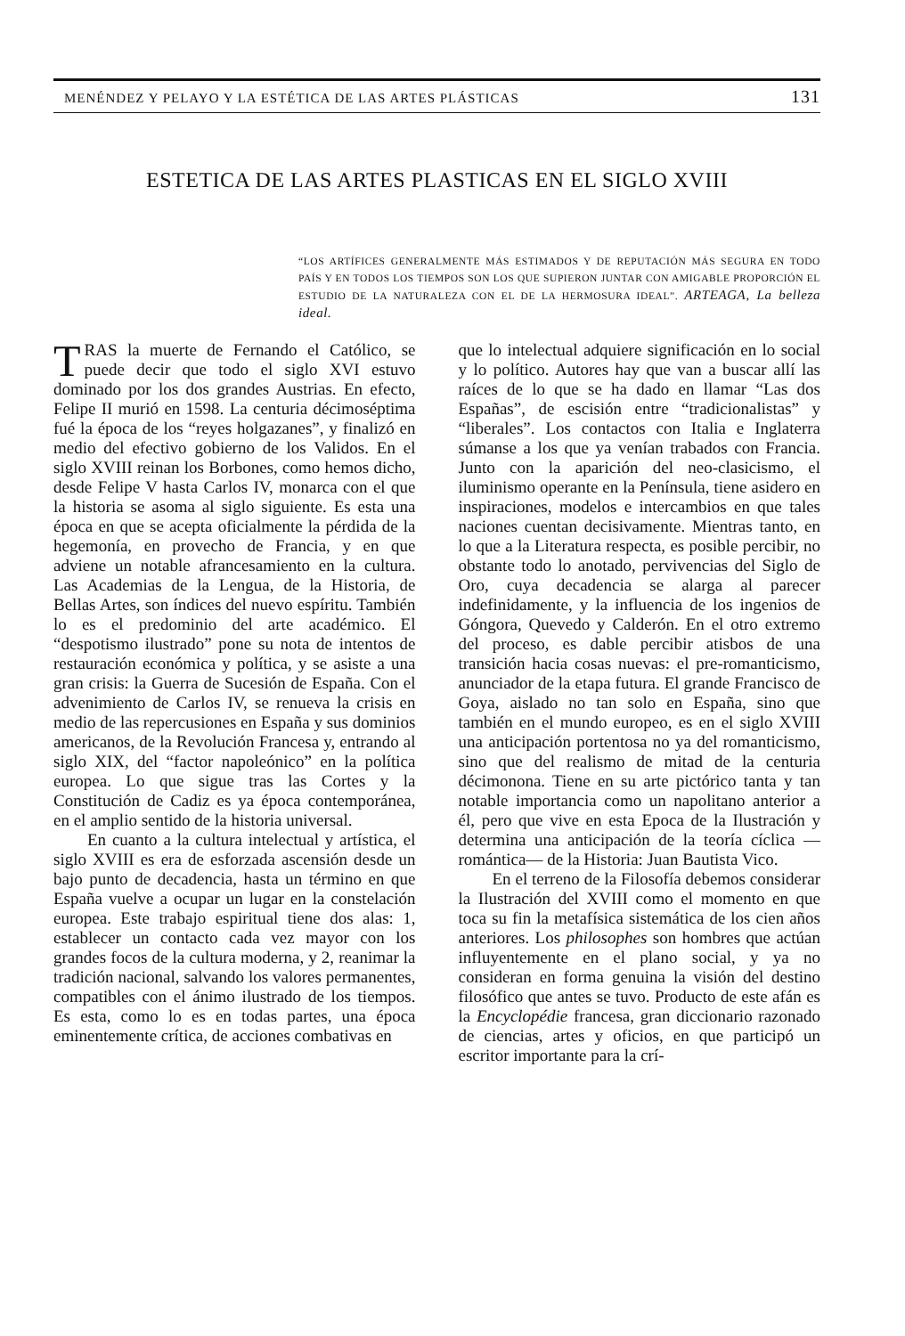MENÉNDEZ Y PELAYO Y LA ESTÉTICA DE LAS ARTES PLÁSTICAS 131
ESTETICA DE LAS ARTES PLASTICAS EN EL SIGLO XVIII
“LOS ARTÍFICES GENERALMENTE MÁS ESTIMADOS Y DE REPUTACIÓN MÁS SEGURA EN TODO PAÍS Y EN TODOS LOS TIEMPOS SON LOS QUE SUPIERON JUNTAR CON AMIGABLE PROPORCIÓN EL ESTUDIO DE LA NATURALEZA CON EL DE LA HERMOSURA IDEAL”. ARTEAGA, La belleza ideal.
TRAS la muerte de Fernando el Católico, se puede decir que todo el siglo XVI estuvo dominado por los dos grandes Austrias. En efecto, Felipe II murió en 1598. La centuria décimoséptima fué la época de los “reyes holgazanes”, y finalizó en medio del efectivo gobierno de los Validos. En el siglo XVIII reinan los Borbones, como hemos dicho, desde Felipe V hasta Carlos IV, monarca con el que la historia se asoma al siglo siguiente. Es esta una época en que se acepta oficialmente la pérdida de la hegemonía, en provecho de Francia, y en que adviene un notable afrancesamiento en la cultura. Las Academias de la Lengua, de la Historia, de Bellas Artes, son índices del nuevo espíritu. También lo es el predominio del arte académico. El “despotismo ilustrado” pone su nota de intentos de restauración económica y política, y se asiste a una gran crisis: la Guerra de Sucesión de España. Con el advenimiento de Carlos IV, se renueva la crisis en medio de las repercusiones en España y sus dominios americanos, de la Revolución Francesa y, entrando al siglo XIX, del “factor napoleónico” en la política europea. Lo que sigue tras las Cortes y la Constitución de Cadiz es ya época contemporánea, en el amplio sentido de la historia universal.
En cuanto a la cultura intelectual y artística, el siglo XVIII es era de esforzada ascensión desde un bajo punto de decadencia, hasta un término en que España vuelve a ocupar un lugar en la constelación europea. Este trabajo espiritual tiene dos alas: 1, establecer un contacto cada vez mayor con los grandes focos de la cultura moderna, y 2, reanimar la tradición nacional, salvando los valores permanentes, compatibles con el ánimo ilustrado de los tiempos. Es esta, como lo es en todas partes, una época eminentemente crítica, de acciones combativas en
que lo intelectual adquiere significación en lo social y lo político. Autores hay que van a buscar allí las raíces de lo que se ha dado en llamar “Las dos Españas”, de escisión entre “tradicionalistas” y “liberales”. Los contactos con Italia e Inglaterra súmanse a los que ya venían trabados con Francia. Junto con la aparición del neo-clasicismo, el iluminismo operante en la Península, tiene asidero en inspiraciones, modelos e intercambios en que tales naciones cuentan decisivamente. Mientras tanto, en lo que a la Literatura respecta, es posible percibir, no obstante todo lo anotado, pervivencias del Siglo de Oro, cuya decadencia se alarga al parecer indefinidamente, y la influencia de los ingenios de Góngora, Quevedo y Calderón. En el otro extremo del proceso, es dable percibir atisbos de una transición hacia cosas nuevas: el pre-romanticismo, anunciador de la etapa futura. El grande Francisco de Goya, aislado no tan solo en España, sino que también en el mundo europeo, es en el siglo XVIII una anticipación portentosa no ya del romanticismo, sino que del realismo de mitad de la centuria décimonona. Tiene en su arte pictórico tanta y tan notable importancia como un napolitano anterior a él, pero que vive en esta Epoca de la Ilustración y determina una anticipación de la teoría cíclica —romántica— de la Historia: Juan Bautista Vico.
En el terreno de la Filosofía debemos considerar la Ilustración del XVIII como el momento en que toca su fin la metafísica sistemática de los cien años anteriores. Los philosophes son hombres que actúan influyentemente en el plano social, y ya no consideran en forma genuina la visión del destino filosófico que antes se tuvo. Producto de este afán es la Encyclopédie francesa, gran diccionario razonado de ciencias, artes y oficios, en que participó un escritor importante para la crí-